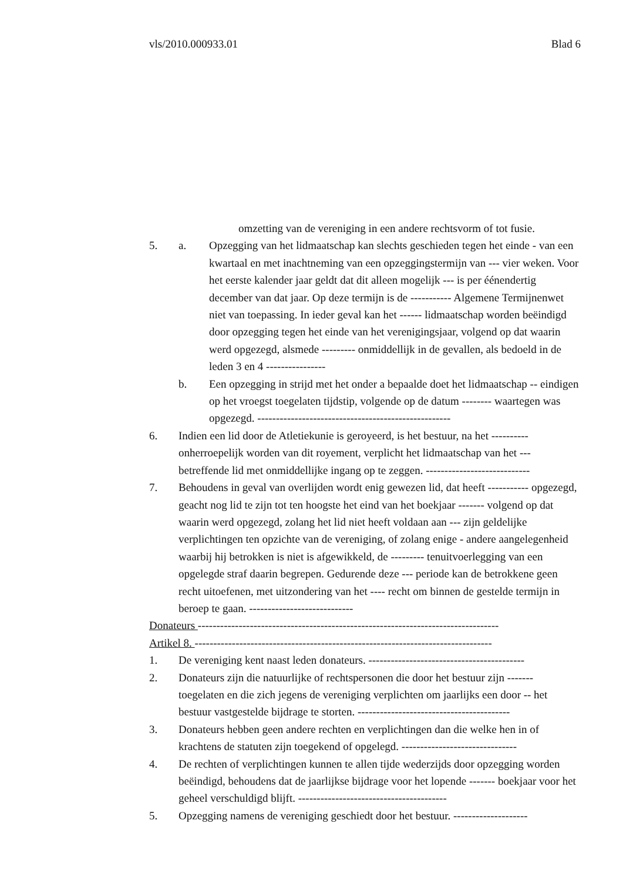vls/2010.000933.01 Blad 6
omzetting van de vereniging in een andere rechtsvorm of tot fusie.
5. a. Opzegging van het lidmaatschap kan slechts geschieden tegen het einde - van een kwartaal en met inachtneming van een opzeggingstermijn van --- vier weken. Voor het eerste kalender jaar geldt dat dit alleen mogelijk --- is per éénendertig december van dat jaar. Op deze termijn is de ----------- Algemene Termijnenwet niet van toepassing. In ieder geval kan het ------ lidmaatschap worden beëindigd door opzegging tegen het einde van het verenigingsjaar, volgend op dat waarin werd opgezegd, alsmede --------- onmiddellijk in de gevallen, als bedoeld in de leden 3 en 4 ----------------
b. Een opzegging in strijd met het onder a bepaalde doet het lidmaatschap -- eindigen op het vroegst toegelaten tijdstip, volgende op de datum -------- waartegen was opgezegd. ----------------------------------------------------
6. Indien een lid door de Atletiekunie is geroyeerd, is het bestuur, na het ---------- onherroepelijk worden van dit royement, verplicht het lidmaatschap van het --- betreffende lid met onmiddellijke ingang op te zeggen. ----------------------------
7. Behoudens in geval van overlijden wordt enig gewezen lid, dat heeft ----------- opgezegd, geacht nog lid te zijn tot ten hoogste het eind van het boekjaar ------- volgend op dat waarin werd opgezegd, zolang het lid niet heeft voldaan aan --- zijn geldelijke verplichtingen ten opzichte van de vereniging, of zolang enige - andere aangelegenheid waarbij hij betrokken is niet is afgewikkeld, de --------- tenuitvoerlegging van een opgelegde straf daarin begrepen. Gedurende deze --- periode kan de betrokkene geen recht uitoefenen, met uitzondering van het ---- recht om binnen de gestelde termijn in beroep te gaan. ----------------------------
Donateurs ---------------------------------------------------------------------------------
Artikel 8. --------------------------------------------------------------------------------
1. De vereniging kent naast leden donateurs. ------------------------------------------
2. Donateurs zijn die natuurlijke of rechtspersonen die door het bestuur zijn ------- toegelaten en die zich jegens de vereniging verplichten om jaarlijks een door -- het bestuur vastgestelde bijdrage te storten. -----------------------------------------
3. Donateurs hebben geen andere rechten en verplichtingen dan die welke hen in of krachtens de statuten zijn toegekend of opgelegd. -------------------------------
4. De rechten of verplichtingen kunnen te allen tijde wederzijds door opzegging worden beëindigd, behoudens dat de jaarlijkse bijdrage voor het lopende ------- boekjaar voor het geheel verschuldigd blijft. ----------------------------------------
5. Opzegging namens de vereniging geschiedt door het bestuur. --------------------